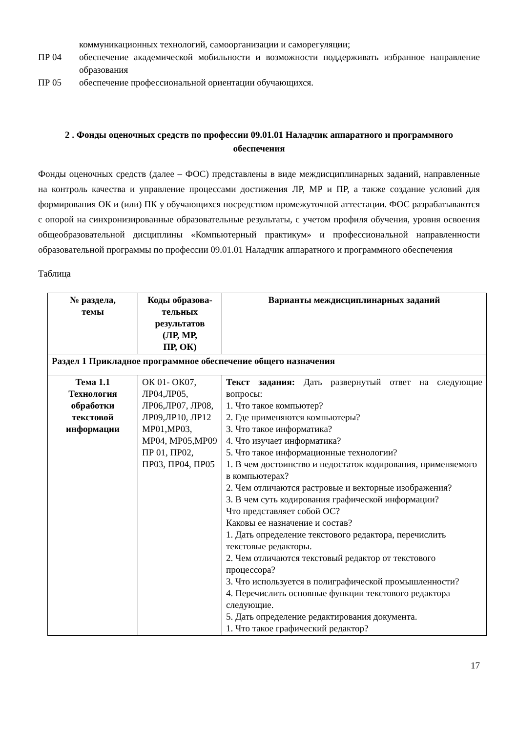коммуникационных технологий, самоорганизации и саморегуляции;
ПР 04 обеспечение академической мобильности и возможности поддерживать избранное направление образования
ПР 05 обеспечение профессиональной ориентации обучающихся.
2 . Фонды оценочных средств по профессии 09.01.01 Наладчик аппаратного и программного обеспечения
Фонды оценочных средств (далее – ФОС) представлены в виде междисциплинарных заданий, направленные на контроль качества и управление процессами достижения ЛР, МР и ПР, а также создание условий для формирования ОК и (или) ПК у обучающихся посредством промежуточной аттестации. ФОС разрабатываются с опорой на синхронизированные образовательные результаты, с учетом профиля обучения, уровня освоения общеобразовательной дисциплины «Компьютерный практикум» и профессиональной направленности образовательной программы по профессии 09.01.01 Наладчик аппаратного и программного обеспечения
Таблица
| № раздела, темы | Коды образова- тельных результатов (ЛР, МР, ПР, ОК) | Варианты междисциплинарных заданий |
| --- | --- | --- |
| Раздел 1 Прикладное программное обеспечение общего назначения | | |
| Тема 1.1 Технология обработки текстовой информации | ОК 01- ОК07, ЛР04,ЛР05, ЛР06,ЛР07, ЛР08, ЛР09,ЛР10, ЛР12 МР01,МР03, МР04, МР05,МР09 ПР 01, ПР02, ПР03, ПР04, ПР05 | Текст задания: Дать развернутый ответ на следующие вопросы: 1. Что такое компьютер? 2. Где применяются компьютеры? 3. Что такое информатика? 4. Что изучает информатика? 5. Что такое информационные технологии? 1. В чем достоинство и недостаток кодирования, применяемого в компьютерах? 2. Чем отличаются растровые и векторные изображения? 3. В чем суть кодирования графической информации? Что представляет собой ОС? Каковы ее назначение и состав? 1. Дать определение текстового редактора, перечислить текстовые редакторы. 2. Чем отличаются текстовый редактор от текстового процессора? 3. Что используется в полиграфической промышленности? 4. Перечислить основные функции текстового редактора следующие. 5. Дать определение редактирования документа. 1. Что такое графический редактор? |
17